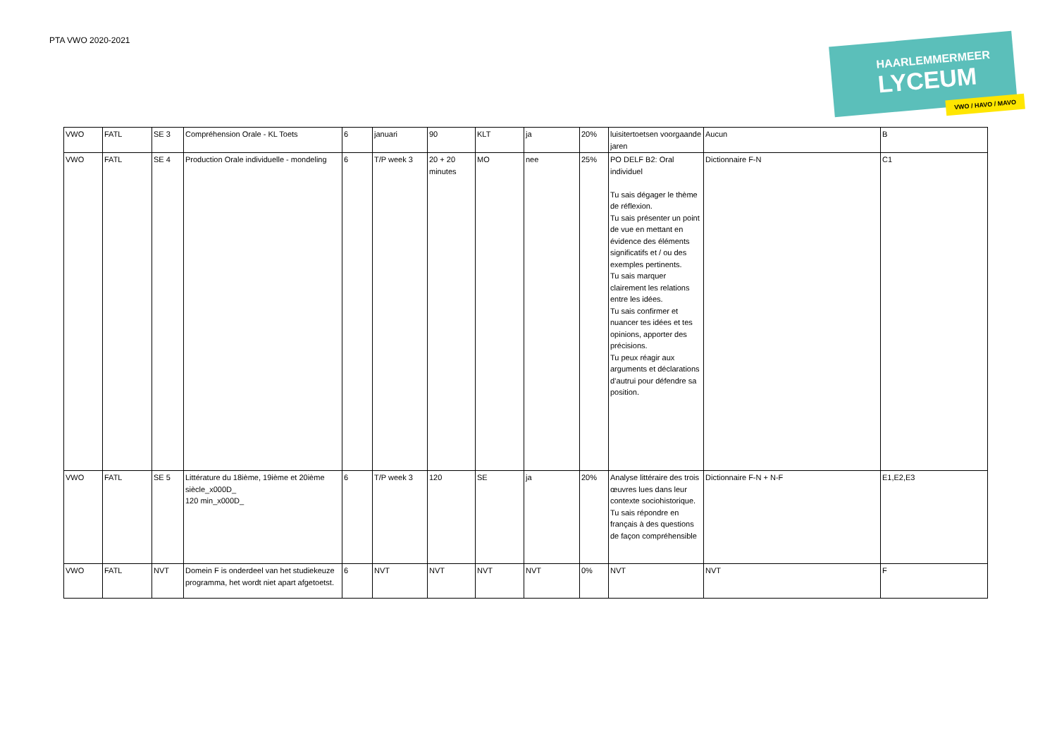PTA VWO 2020-2021
HAARLEMMERMEER
LYCEUM
VWO / HAVO / MAVO
| VWO | FATL | SE 3 | Compréhension Orale - KL Toets | 6 | januari | 90 | KLT | ja | 20% | luisitertoetsen voorgaande jaren | Aucun | B |
| VWO | FATL | SE 4 | Production Orale individuelle - mondeling | 6 | T/P week 3 | 20 + 20 minutes | MO | nee | 25% | PO DELF B2: Oral individuel Tu sais dégager le thème de réflexion. Tu sais présenter un point de vue en mettant en évidence des éléments significatifs et / ou des exemples pertinents. Tu sais marquer clairement les relations entre les idées. Tu sais confirmer et nuancer tes idées et tes opinions, apporter des précisions. Tu peux réagir aux arguments et déclarations d’autrui pour défendre sa position. | Dictionnaire F-N | C1 |
| VWO | FATL | SE 5 | Littérature du 18ième, 19ième et 20ième siècle_x000D_ 120 min_x000D_ | 6 | T/P week 3 | 120 | SE | ja | 20% | Analyse littéraire des trois œuvres lues dans leur contexte sociohistorique. Tu sais répondre en français à des questions de façon compréhensible | Dictionnaire F-N + N-F | E1,E2,E3 |
| VWO | FATL | NVT | Domein F is onderdeel van het studiekeuze programma, het wordt niet apart afgetoetst. | 6 | NVT | NVT | NVT | NVT | 0% | NVT | NVT | F |